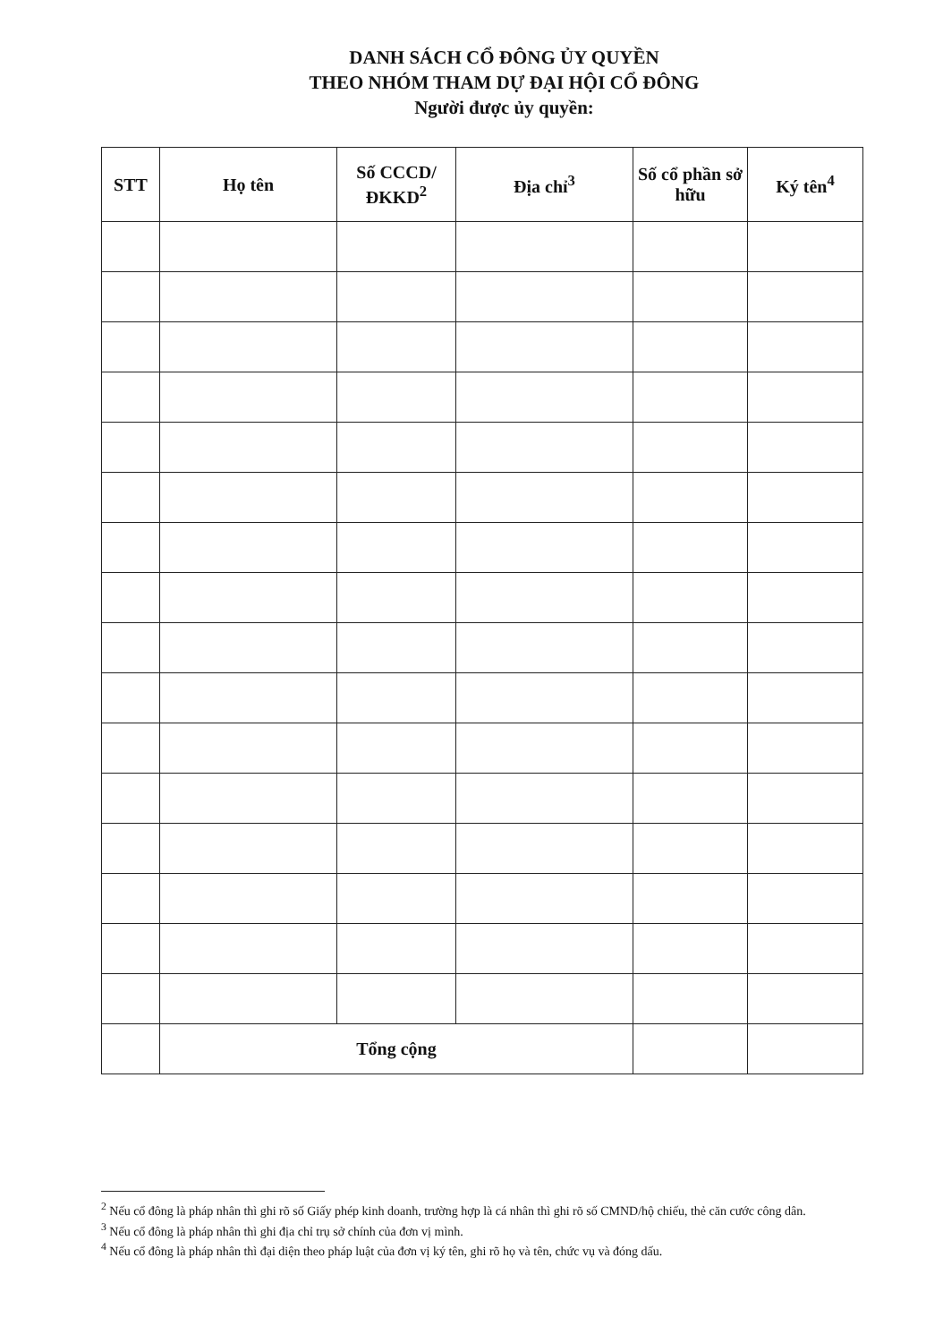DANH SÁCH CỔ ĐÔNG ỦY QUYỀN
THEO NHÓM THAM DỰ ĐẠI HỘI CỔ ĐÔNG
Người được ủy quyền:
| STT | Họ tên | Số CCCD/ ĐKKD<sup>2</sup> | Địa chỉ<sup>3</sup> | Số cổ phần sở hữu | Ký tên<sup>4</sup> |
| --- | --- | --- | --- | --- | --- |
| | Tổng cộng | | | | |
<sup>2</sup> Nếu cổ đông là pháp nhân thì ghi rõ số Giấy phép kinh doanh, trường hợp là cá nhân thì ghi rõ số CMND/hộ chiếu, thẻ căn cước công dân.
<sup>3</sup> Nếu cổ đông là pháp nhân thì ghi địa chỉ trụ sở chính của đơn vị mình.
<sup>4</sup> Nếu cổ đông là pháp nhân thì đại diện theo pháp luật của đơn vị ký tên, ghi rõ họ và tên, chức vụ và đóng dấu.